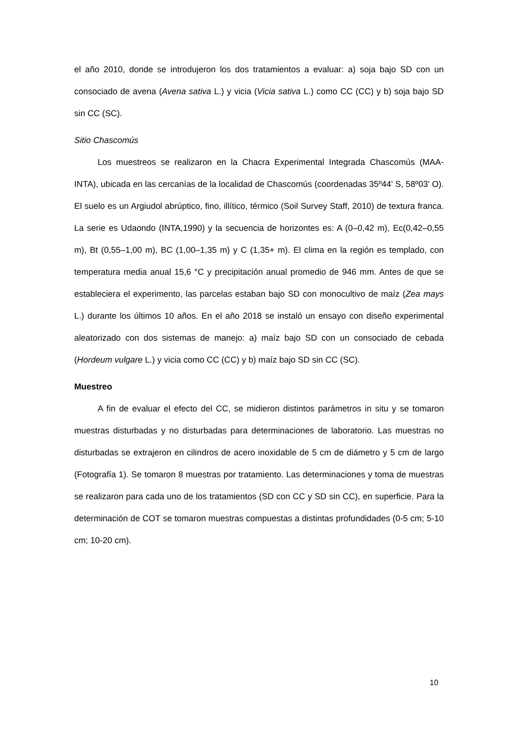el año 2010, donde se introdujeron los dos tratamientos a evaluar: a) soja bajo SD con un consociado de avena (Avena sativa L.) y vicia (Vicia sativa L.) como CC (CC) y b) soja bajo SD sin CC (SC).
Sitio Chascomús
Los muestreos se realizaron en la Chacra Experimental Integrada Chascomús (MAA-INTA), ubicada en las cercanías de la localidad de Chascomús (coordenadas 35º44' S, 58º03' O). El suelo es un Argiudol abrúptico, fino, illítico, térmico (Soil Survey Staff, 2010) de textura franca. La serie es Udaondo (INTA,1990) y la secuencia de horizontes es: A (0–0,42 m), Ec(0,42–0,55 m), Bt (0,55–1,00 m), BC (1,00–1,35 m) y C (1,35+ m). El clima en la región es templado, con temperatura media anual 15,6 °C y precipitación anual promedio de 946 mm. Antes de que se estableciera el experimento, las parcelas estaban bajo SD con monocultivo de maíz (Zea mays L.) durante los últimos 10 años. En el año 2018 se instaló un ensayo con diseño experimental aleatorizado con dos sistemas de manejo: a) maíz bajo SD con un consociado de cebada (Hordeum vulgare L.) y vicia como CC (CC) y b) maíz bajo SD sin CC (SC).
Muestreo
A fin de evaluar el efecto del CC, se midieron distintos parámetros in situ y se tomaron muestras disturbadas y no disturbadas para determinaciones de laboratorio. Las muestras no disturbadas se extrajeron en cilindros de acero inoxidable de 5 cm de diámetro y 5 cm de largo (Fotografía 1). Se tomaron 8 muestras por tratamiento. Las determinaciones y toma de muestras se realizaron para cada uno de los tratamientos (SD con CC y SD sin CC), en superficie. Para la determinación de COT se tomaron muestras compuestas a distintas profundidades (0-5 cm; 5-10 cm; 10-20 cm).
10